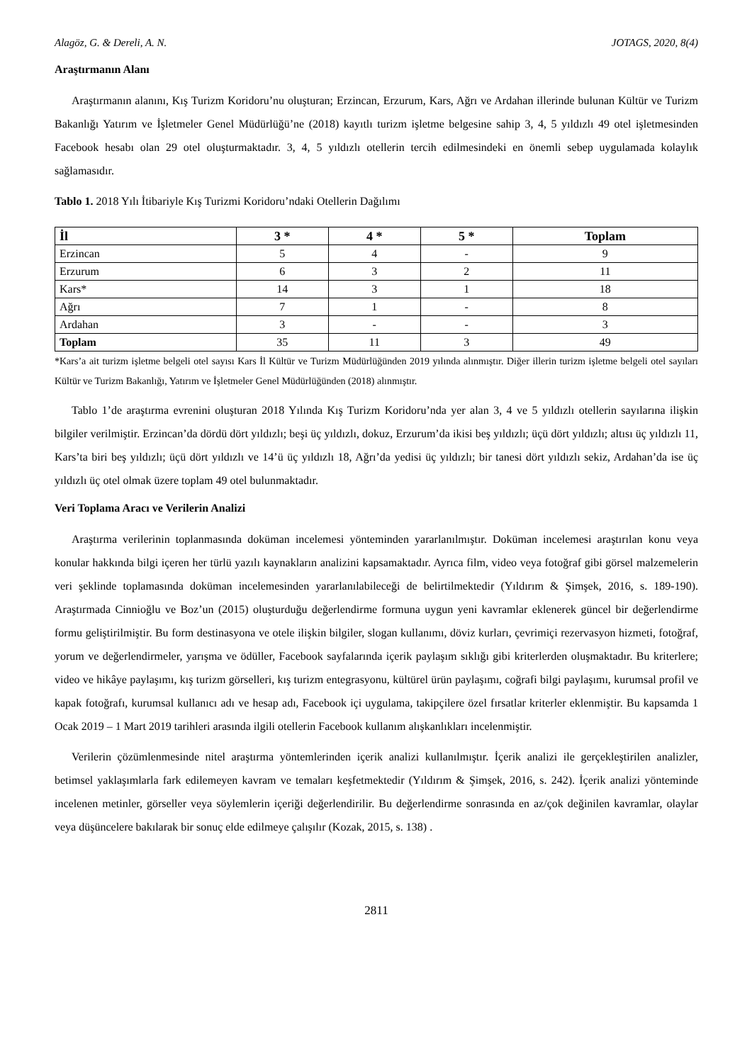Alagöz, G. & Dereli, A. N. JOTAGS, 2020, 8(4)
Araştırmanın Alanı
Araştırmanın alanını, Kış Turizm Koridoru’nu oluşturan; Erzincan, Erzurum, Kars, Ağrı ve Ardahan illerinde bulunan Kültür ve Turizm Bakanlığı Yatırım ve İşletmeler Genel Müdürlüğü’ne (2018) kayıtlı turizm işletme belgesine sahip 3, 4, 5 yıldızlı 49 otel işletmesinden Facebook hesabı olan 29 otel oluşturmaktadır. 3, 4, 5 yıldızlı otellerin tercih edilmesindeki en önemli sebep uygulamada kolaylık sağlamasıdır.
Tablo 1. 2018 Yılı İtibariyle Kış Turizmi Koridoru’ndaki Otellerin Dağılımı
| İl | 3 * | 4 * | 5 * | Toplam |
| --- | --- | --- | --- | --- |
| Erzincan | 5 | 4 | - | 9 |
| Erzurum | 6 | 3 | 2 | 11 |
| Kars* | 14 | 3 | 1 | 18 |
| Ağrı | 7 | 1 | - | 8 |
| Ardahan | 3 | - | - | 3 |
| Toplam | 35 | 11 | 3 | 49 |
*Kars’a ait turizm işletme belgeli otel sayısı Kars İl Kültür ve Turizm Müdürlüğünden 2019 yılında alınmıştır. Diğer illerin turizm işletme belgeli otel sayıları Kültür ve Turizm Bakanlığı, Yatırım ve İşletmeler Genel Müdürlüğünden (2018) alınmıştır.
Tablo 1’de araştırma evrenini oluşturan 2018 Yılında Kış Turizm Koridoru’nda yer alan 3, 4 ve 5 yıldızlı otellerin sayılarına ilişkin bilgiler verilmiştir. Erzincan’da dördü dört yıldızlı; beşi üç yıldızlı, dokuz, Erzurum’da ikisi beş yıldızlı; üçü dört yıldızlı; altısı üç yıldızlı 11, Kars’ta biri beş yıldızlı; üçü dört yıldızlı ve 14’ü üç yıldızlı 18, Ağrı’da yedisi üç yıldızlı; bir tanesi dört yıldızlı sekiz, Ardahan’da ise üç yıldızlı üç otel olmak üzere toplam 49 otel bulunmaktadır.
Veri Toplama Aracı ve Verilerin Analizi
Araştırma verilerinin toplanmasında doküman incelemesi yönteminden yararlanılmıştır. Doküman incelemesi araştırılan konu veya konular hakkında bilgi içeren her türlü yazılı kaynakların analizini kapsamaktadır. Ayrıca film, video veya fotoğraf gibi görsel malzemelerin veri şeklinde toplamasında doküman incelemesinden yararlanılabileceği de belirtilmektedir (Yıldırım & Şimşek, 2016, s. 189-190). Araştırmada Cinnioğlu ve Boz’un (2015) oluşturduğu değerlendirme formuna uygun yeni kavramlar eklenerek güncel bir değerlendirme formu geliştirilmiştir. Bu form destinasyona ve otele ilişkin bilgiler, slogan kullanımı, döviz kurları, çevrimiçi rezervasyon hizmeti, fotoğraf, yorum ve değerlendirmeler, yarışma ve ödüller, Facebook sayfalarında içerik paylaşım sıklığı gibi kriterlerden oluşmaktadır. Bu kriterlere; video ve hikâye paylaşımı, kış turizm görselleri, kış turizm entegrasyonu, kültürel ürün paylaşımı, coğrafi bilgi paylaşımı, kurumsal profil ve kapak fotoğrafı, kurumsal kullanıcı adı ve hesap adı, Facebook içi uygulama, takipçilere özel fırsatlar kriterler eklenmiştir. Bu kapsamda 1 Ocak 2019 – 1 Mart 2019 tarihleri arasında ilgili otellerin Facebook kullanım alışkanlıkları incelenmiştir.
Verilerin çözümlenmesinde nitel araştırma yöntemlerinden içerik analizi kullanılmıştır. İçerik analizi ile gerçekleştirilen analizler, betimsel yaklaşımlarla fark edilemeyen kavram ve temaları keşfetmektedir (Yıldırım & Şimşek, 2016, s. 242). İçerik analizi yönteminde incelenen metinler, görseller veya söylemlerin içeriği değerlendirilir. Bu değerlendirme sonrasında en az/çok değinilen kavramlar, olaylar veya düşüncelere bakılarak bir sonuç elde edilmeye çalışılır (Kozak, 2015, s. 138) .
2811